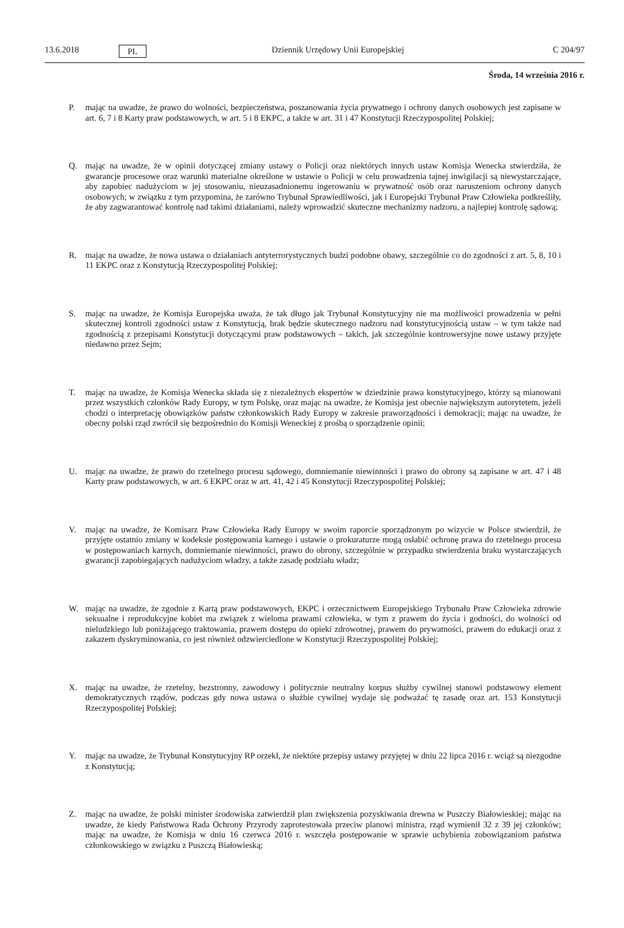13.6.2018 PL Dziennik Urzędowy Unii Europejskiej C 204/97
Środa, 14 września 2016 r.
P. mając na uwadze, że prawo do wolności, bezpieczeństwa, poszanowania życia prywatnego i ochrony danych osobowych jest zapisane w art. 6, 7 i 8 Karty praw podstawowych, w art. 5 i 8 EKPC, a także w art. 31 i 47 Konstytucji Rzeczypospolitej Polskiej;
Q. mając na uwadze, że w opinii dotyczącej zmiany ustawy o Policji oraz niektórych innych ustaw Komisja Wenecka stwierdziła, że gwarancje procesowe oraz warunki materialne określone w ustawie o Policji w celu prowadzenia tajnej inwigilacji są niewystarczające, aby zapobiec nadużyciom w jej stosowaniu, nieuzasadnionemu ingerowaniu w prywatność osób oraz naruszeniom ochrony danych osobowych; w związku z tym przypomina, że zarówno Trybunał Sprawiedliwości, jak i Europejski Trybunał Praw Człowieka podkreśliły, że aby zagwarantować kontrolę nad takimi działaniami, należy wprowadzić skuteczne mechanizmy nadzoru, a najlepiej kontrolę sądową;
R. mając na uwadze, że nowa ustawa o działaniach antyterrorystycznych budzi podobne obawy, szczególnie co do zgodności z art. 5, 8, 10 i 11 EKPC oraz z Konstytucją Rzeczypospolitej Polskiej;
S. mając na uwadze, że Komisja Europejska uważa, że tak długo jak Trybunał Konstytucyjny nie ma możliwości prowadzenia w pełni skutecznej kontroli zgodności ustaw z Konstytucją, brak będzie skutecznego nadzoru nad konstytucyjnością ustaw – w tym także nad zgodnością z przepisami Konstytucji dotyczącymi praw podstawowych – takich, jak szczególnie kontrowersyjne nowe ustawy przyjęte niedawno przez Sejm;
T. mając na uwadze, że Komisja Wenecka składa się z niezależnych ekspertów w dziedzinie prawa konstytucyjnego, którzy są mianowani przez wszystkich członków Rady Europy, w tym Polskę, oraz mając na uwadze, że Komisja jest obecnie największym autorytetem, jeżeli chodzi o interpretację obowiązków państw członkowskich Rady Europy w zakresie praworządności i demokracji; mając na uwadze, że obecny polski rząd zwrócił się bezpośrednio do Komisji Weneckiej z prośbą o sporządzenie opinii;
U. mając na uwadze, że prawo do rzetelnego procesu sądowego, domniemanie niewinności i prawo do obrony są zapisane w art. 47 i 48 Karty praw podstawowych, w art. 6 EKPC oraz w art. 41, 42 i 45 Konstytucji Rzeczypospolitej Polskiej;
V. mając na uwadze, że Komisarz Praw Człowieka Rady Europy w swoim raporcie sporządzonym po wizycie w Polsce stwierdził, że przyjęte ostatnio zmiany w kodeksie postępowania karnego i ustawie o prokuraturze mogą osłabić ochronę prawa do rzetelnego procesu w postępowaniach karnych, domniemanie niewinności, prawo do obrony, szczególnie w przypadku stwierdzenia braku wystarczających gwarancji zapobiegających nadużyciom władzy, a także zasadę podziału władz;
W. mając na uwadze, że zgodnie z Kartą praw podstawowych, EKPC i orzecznictwem Europejskiego Trybunału Praw Człowieka zdrowie seksualne i reprodukcyjne kobiet ma związek z wieloma prawami człowieka, w tym z prawem do życia i godności, do wolności od nieludzkiego lub poniżającego traktowania, prawem dostępu do opieki zdrowotnej, prawem do prywatności, prawem do edukacji oraz z zakazem dyskryminowania, co jest również odzwierciedlone w Konstytucji Rzeczypospolitej Polskiej;
X. mając na uwadze, że rzetelny, bezstronny, zawodowy i politycznie neutralny korpus służby cywilnej stanowi podstawowy element demokratycznych rządów, podczas gdy nowa ustawa o służbie cywilnej wydaje się podważać tę zasadę oraz art. 153 Konstytucji Rzeczypospolitej Polskiej;
Y. mając na uwadze, że Trybunał Konstytucyjny RP orzekł, że niektóre przepisy ustawy przyjętej w dniu 22 lipca 2016 r. wciąż są niezgodne z Konstytucją;
Z. mając na uwadze, że polski minister środowiska zatwierdził plan zwiększenia pozyskiwania drewna w Puszczy Białowieskiej; mając na uwadze, że kiedy Państwowa Rada Ochrony Przyrody zaprotestowała przeciw planowi ministra, rząd wymienił 32 z 39 jej członków; mając na uwadze, że Komisja w dniu 16 czerwca 2016 r. wszczęła postępowanie w sprawie uchybienia zobowiązaniom państwa członkowskiego w związku z Puszczą Białowieską;